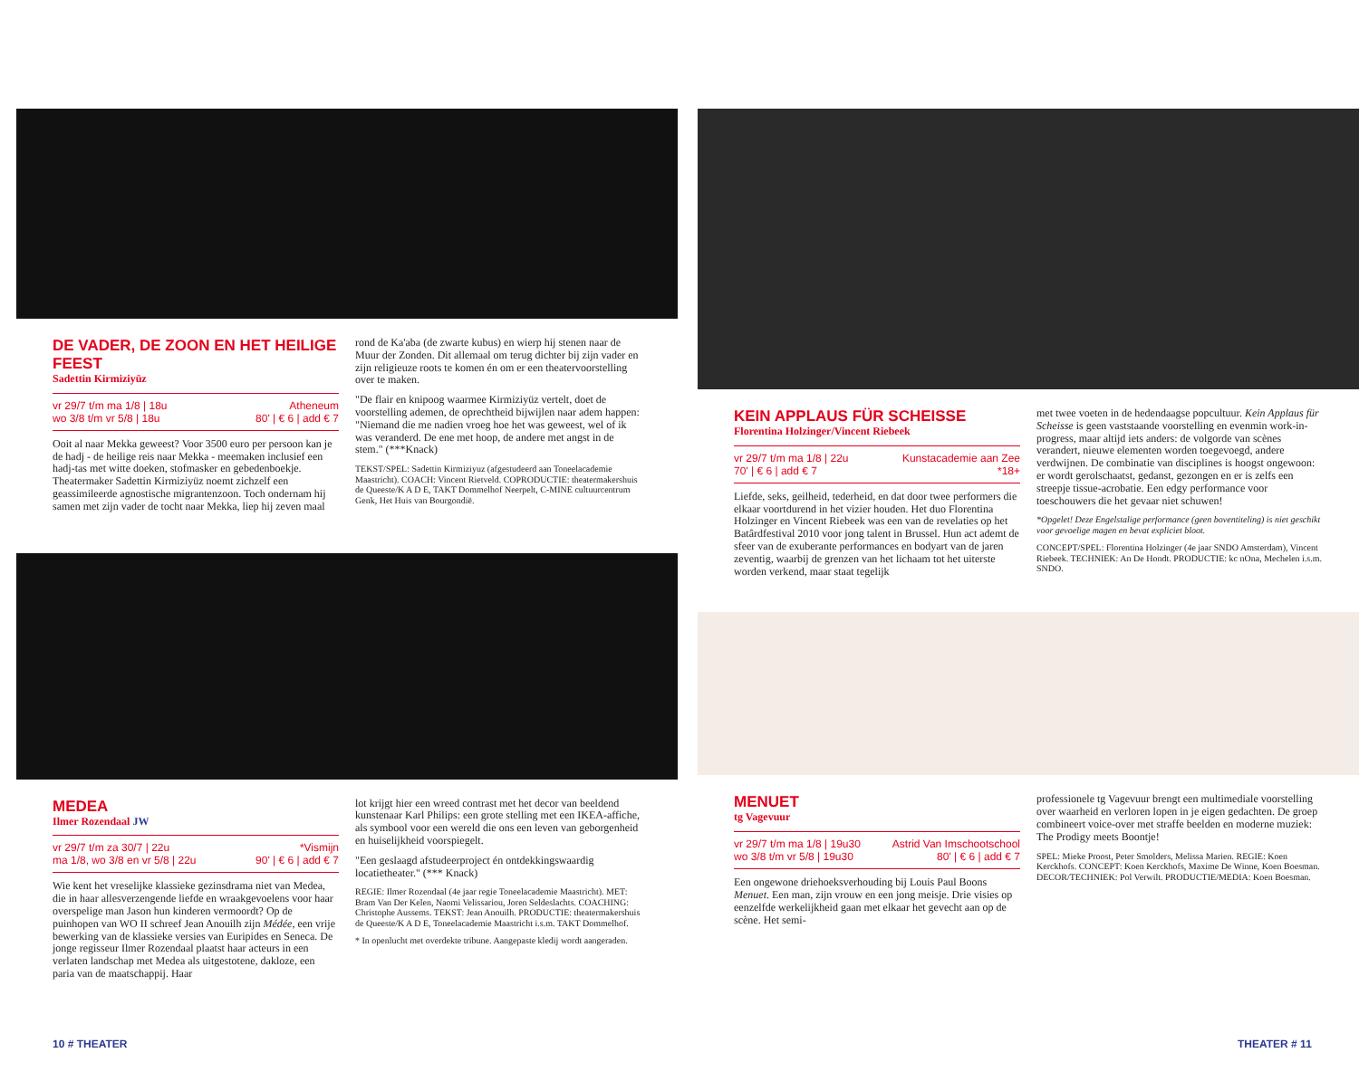DE VADER, DE ZOON EN HET HEILIGE FEEST
Sadettin Kirmiziyüz
vr 29/7 t/m ma 1/8 | 18u
wo 3/8 t/m vr 5/8 | 18u
Atheneum
80' | € 6 | add € 7
Ooit al naar Mekka geweest? Voor 3500 euro per persoon kan je de hadj - de heilige reis naar Mekka - meemaken inclusief een hadj-tas met witte doeken, stofmasker en gebedenboekje. Theatermaker Sadettin Kirmiziyüz noemt zichzelf een geassimileerde agnostische migrantenzoon. Toch ondernam hij samen met zijn vader de tocht naar Mekka, liep hij zeven maal
rond de Ka'aba (de zwarte kubus) en wierp hij stenen naar de Muur der Zonden. Dit allemaal om terug dichter bij zijn vader en zijn religieuze roots te komen én om er een theatervoorstelling over te maken.
"De flair en knipoog waarmee Kirmiziyüz vertelt, doet de voorstelling ademen, de oprechtheid bijwijlen naar adem happen: "Niemand die me nadien vroeg hoe het was geweest, wel of ik was veranderd. De ene met hoop, de andere met angst in de stem." (***Knack)
TEKST/SPEL: Sadettin Kirmiziyuz (afgestudeerd aan Toneelacademie Maastricht). COACH: Vincent Rietveld. COPRODUCTIE: theatermakershuis de Queeste/K A D E, TAKT Dommelhof Neerpelt, C-MINE cultuurcentrum Genk, Het Huis van Bourgondië.
MEDEA
Ilmer Rozendaal JW
vr 29/7 t/m za 30/7 | 22u
ma 1/8, wo 3/8 en vr 5/8 | 22u
*Vismijn
90' | € 6 | add € 7
Wie kent het vreselijke klassieke gezinsdrama niet van Medea, die in haar allesverzengende liefde en wraakgevoelens voor haar overspelige man Jason hun kinderen vermoordt? Op de puinhopen van WO II schreef Jean Anouilh zijn Médée, een vrije bewerking van de klassieke versies van Euripides en Seneca. De jonge regisseur Ilmer Rozendaal plaatst haar acteurs in een verlaten landschap met Medea als uitgestotene, dakloze, een paria van de maatschappij. Haar
lot krijgt hier een wreed contrast met het decor van beeldend kunstenaar Karl Philips: een grote stelling met een IKEA-affiche, als symbool voor een wereld die ons een leven van geborgenheid en huiselijkheid voorspiegelt.
"Een geslaagd afstudeerproject én ontdekkingswaardig locatietheater." (*** Knack)
REGIE: Ilmer Rozendaal (4e jaar regie Toneelacademie Maastricht). MET: Bram Van Der Kelen, Naomi Velissariou, Joren Seldeslachts. COACHING: Christophe Aussems. TEKST: Jean Anouilh. PRODUCTIE: theatermakershuis de Queeste/K A D E, Toneelacademie Maastricht i.s.m. TAKT Dommelhof.
* In openlucht met overdekte tribune. Aangepaste kledij wordt aangeraden.
KEIN APPLAUS FÜR SCHEISSE
Florentina Holzinger/Vincent Riebeek
vr 29/7 t/m ma 1/8 | 22u
70' | € 6 | add € 7
Kunstacademie aan Zee
*18+
Liefde, seks, geilheid, tederheid, en dat door twee performers die elkaar voortdurend in het vizier houden. Het duo Florentina Holzinger en Vincent Riebeek was een van de revelaties op het Batârdfestival 2010 voor jong talent in Brussel. Hun act ademt de sfeer van de exuberante performances en bodyart van de jaren zeventig, waarbij de grenzen van het lichaam tot het uiterste worden verkend, maar staat tegelijk
met twee voeten in de hedendaagse popcultuur. Kein Applaus für Scheisse is geen vaststaande voorstelling en evenmin work-in-progress, maar altijd iets anders: de volgorde van scènes verandert, nieuwe elementen worden toegevoegd, andere verdwijnen. De combinatie van disciplines is hoogst ongewoon: er wordt gerolschaatst, gedanst, gezongen en er is zelfs een streepje tissue-acrobatie. Een edgy performance voor toeschouwers die het gevaar niet schuwen!
*Opgelet! Deze Engelstalige performance (geen boventiteling) is niet geschikt voor gevoelige magen en bevat expliciet bloot.
CONCEPT/SPEL: Florentina Holzinger (4e jaar SNDO Amsterdam), Vincent Riebeek. TECHNIEK: An De Hondt. PRODUCTIE: kc nOna, Mechelen i.s.m. SNDO.
MENUET
tg Vagevuur
vr 29/7 t/m ma 1/8 | 19u30
wo 3/8 t/m vr 5/8 | 19u30
Astrid Van Imschootschool
80' | € 6 | add € 7
Een ongewone driehoeksverhouding bij Louis Paul Boons Menuet. Een man, zijn vrouw en een jong meisje. Drie visies op eenzelfde werkelijkheid gaan met elkaar het gevecht aan op de scène. Het semi-
professionele tg Vagevuur brengt een multimediale voorstelling over waarheid en verloren lopen in je eigen gedachten. De groep combineert voice-over met straffe beelden en moderne muziek: The Prodigy meets Boontje!
SPEL: Mieke Proost, Peter Smolders, Melissa Marien. REGIE: Koen Kerckhofs. CONCEPT: Koen Kerckhofs, Maxime De Winne, Koen Boesman. DECOR/TECHNIEK: Pol Verwilt. PRODUCTIE/MEDIA: Koen Boesman.
10 # THEATER THEATER # 11